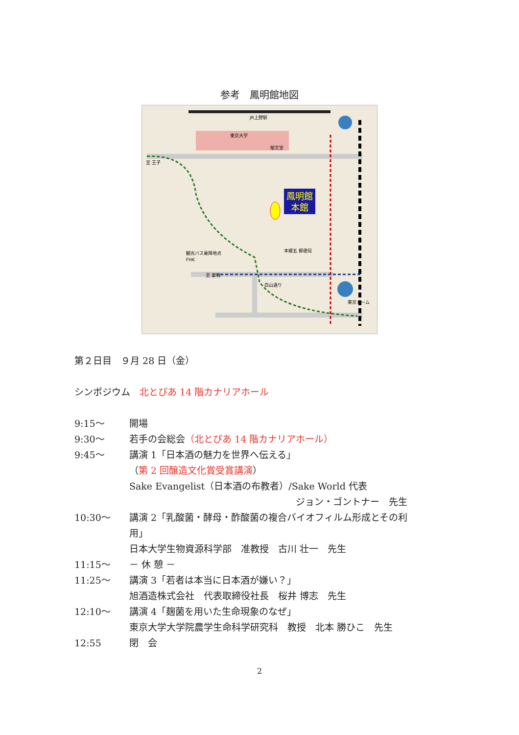参考　鳳明館地図
鳳明館
本館
JR上野駅
東京大学
観光バス乗降地点
FHK
郁文堂
本郷五 郵便局
至 巣鴨
至 王子
白山通り
東京ドーム
第２日目　９月 28 日（金）
シンポジウム　北とぴあ 14 階カナリアホール
9:15～ 開場
9:30～ 若手の会総会（北とぴあ 14 階カナリアホール）
9:45～ 講演 1「日本酒の魅力を世界へ伝える」
（第 2 回醸造文化賞受賞講演）
Sake Evangelist（日本酒の布教者）/Sake World 代表
ジョン・ゴントナー　先生
10:30～ 講演 2「乳酸菌・酵母・酢酸菌の複合バイオフィルム形成とその利
用」
日本大学生物資源科学部　准教授　古川 壮一　先生
11:15～ － 休 憩 －
11:25～ 講演 3「若者は本当に日本酒が嫌い？」
旭酒造株式会社　代表取締役社長　桜井 博志　先生
12:10～ 講演 4「麹菌を用いた生命現象のなぜ」
東京大学大学院農学生命科学研究科　教授　北本 勝ひこ　先生
12:55 閉　会
2